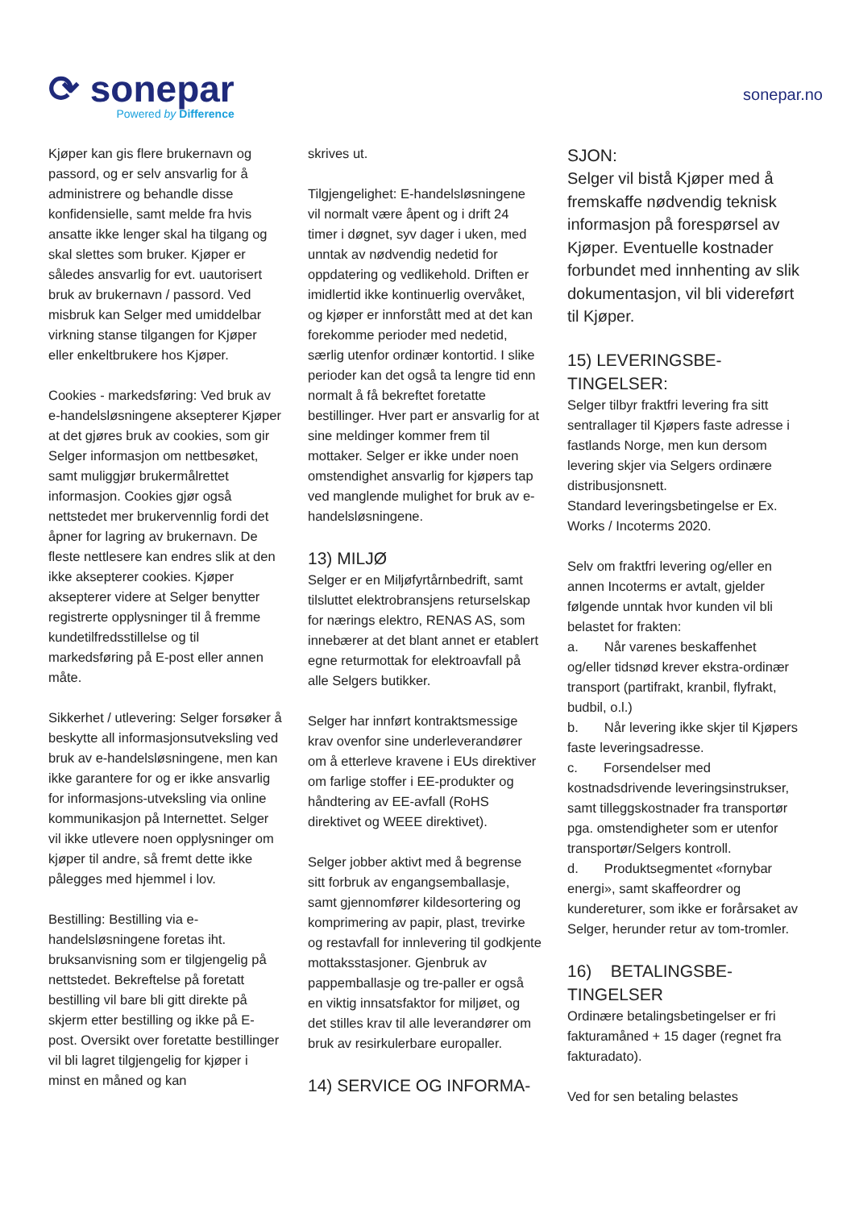⟳ sonepar
Powered by Difference
sonepar.no
Kjøper kan gis flere brukernavn og passord, og er selv ansvarlig for å administrere og behandle disse konfidensielle, samt melde fra hvis ansatte ikke lenger skal ha tilgang og skal slettes som bruker. Kjøper er således ansvarlig for evt. uautorisert bruk av brukernavn / passord. Ved misbruk kan Selger med umiddelbar virkning stanse tilgangen for Kjøper eller enkeltbrukere hos Kjøper.
Cookies - markedsføring: Ved bruk av e-handelsløsningene aksepterer Kjøper at det gjøres bruk av cookies, som gir Selger informasjon om nettbesøket, samt muliggjør brukermålrettet informasjon. Cookies gjør også nettstedet mer brukervennlig fordi det åpner for lagring av brukernavn. De fleste nettlesere kan endres slik at den ikke aksepterer cookies. Kjøper aksepterer videre at Selger benytter registrerte opplysninger til å fremme kundetilfredsstillelse og til markedsføring på E-post eller annen måte.
Sikkerhet / utlevering: Selger forsøker å beskytte all informasjonsutveksling ved bruk av e-handelsløsningene, men kan ikke garantere for og er ikke ansvarlig for informasjons-utveksling via online kommunikasjon på Internettet. Selger vil ikke utlevere noen opplysninger om kjøper til andre, så fremt dette ikke pålegges med hjemmel i lov.
Bestilling: Bestilling via e-handelsløsningene foretas iht. bruksanvisning som er tilgjengelig på nettstedet. Bekreftelse på foretatt bestilling vil bare bli gitt direkte på skjerm etter bestilling og ikke på E-post. Oversikt over foretatte bestillinger vil bli lagret tilgjengelig for kjøper i minst en måned og kan
skrives ut.
Tilgjengelighet: E-handelsløsningene vil normalt være åpent og i drift 24 timer i døgnet, syv dager i uken, med unntak av nødvendig nedetid for oppdatering og vedlikehold. Driften er imidlertid ikke kontinuerlig overvåket, og kjøper er innforstått med at det kan forekomme perioder med nedetid, særlig utenfor ordinær kontortid. I slike perioder kan det også ta lengre tid enn normalt å få bekreftet foretatte bestillinger. Hver part er ansvarlig for at sine meldinger kommer frem til mottaker. Selger er ikke under noen omstendighet ansvarlig for kjøpers tap ved manglende mulighet for bruk av e-handelsløsningene.
13) MILJØ
Selger er en Miljøfyrtårnbedrift, samt tilsluttet elektrobransjens returselskap for nærings elektro, RENAS AS, som innebærer at det blant annet er etablert egne returmottak for elektroavfall på alle Selgers butikker.
Selger har innført kontraktsmessige krav ovenfor sine underleverandører om å etterleve kravene i EUs direktiver om farlige stoffer i EE-produkter og håndtering av EE-avfall (RoHS direktivet og WEEE direktivet).
Selger jobber aktivt med å begrense sitt forbruk av engangsemballasje, samt gjennomfører kildesortering og komprimering av papir, plast, trevirke og restavfall for innlevering til godkjente mottaksstasjoner. Gjenbruk av pappemballasje og tre-paller er også en viktig innsatsfaktor for miljøet, og det stilles krav til alle leverandører om bruk av resirkulerbare europaller.
14) SERVICE OG INFORMA-
SJON:
Selger vil bistå Kjøper med å fremskaffe nødvendig teknisk informasjon på forespørsel av Kjøper. Eventuelle kostnader forbundet med innhenting av slik dokumentasjon, vil bli videreført til Kjøper.
15) LEVERINGSBE-
TINGELSER:
Selger tilbyr fraktfri levering fra sitt sentrallager til Kjøpers faste adresse i fastlands Norge, men kun dersom levering skjer via Selgers ordinære distribusjonsnett.
Standard leveringsbetingelse er Ex. Works / Incoterms 2020.
Selv om fraktfri levering og/eller en annen Incoterms er avtalt, gjelder følgende unntak hvor kunden vil bli belastet for frakten:
a. Når varenes beskaffenhet og/eller tidsnød krever ekstra-ordinær transport (partifrakt, kranbil, flyfrakt, budbil, o.l.)
b. Når levering ikke skjer til Kjøpers faste leveringsadresse.
c. Forsendelser med kostnadsdrivende leveringsinstrukser, samt tilleggskostnader fra transportør pga. omstendigheter som er utenfor transportør/Selgers kontroll.
d. Produktsegmentet «fornybar energi», samt skaffeordrer og kundereturer, som ikke er forårsaket av Selger, herunder retur av tom-tromler.
16) BETALINGSBE-
TINGELSER
Ordinære betalingsbetingelser er fri fakturamåned + 15 dager (regnet fra fakturadato).
Ved for sen betaling belastes